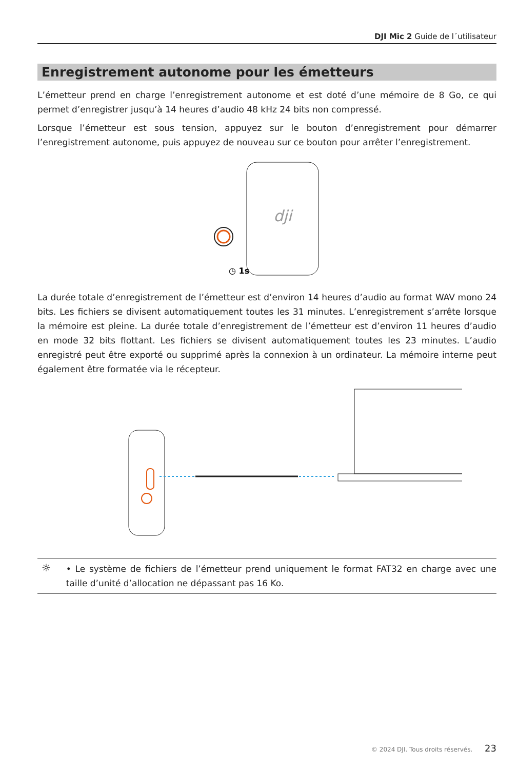DJI Mic 2 Guide de l´utilisateur
Enregistrement autonome pour les émetteurs
L’émetteur prend en charge l’enregistrement autonome et est doté d’une mémoire de 8 Go, ce qui permet d’enregistrer jusqu’à 14 heures d’audio 48 kHz 24 bits non compressé.
Lorsque l’émetteur est sous tension, appuyez sur le bouton d’enregistrement pour démarrer l’enregistrement autonome, puis appuyez de nouveau sur ce bouton pour arrêter l’enregistrement.
dji
◷ 1s
La durée totale d’enregistrement de l’émetteur est d’environ 14 heures d’audio au format WAV mono 24 bits. Les fichiers se divisent automatiquement toutes les 31 minutes. L’enregistrement s’arrête lorsque la mémoire est pleine. La durée totale d’enregistrement de l’émetteur est d’environ 11 heures d’audio en mode 32 bits flottant. Les fichiers se divisent automatiquement toutes les 23 minutes. L’audio enregistré peut être exporté ou supprimé après la connexion à un ordinateur. La mémoire interne peut également être formatée via le récepteur.
☼
• Le système de fichiers de l’émetteur prend uniquement le format FAT32 en charge avec une taille d’unité d’allocation ne dépassant pas 16 Ko.
© 2024 DJI. Tous droits réservés. 23